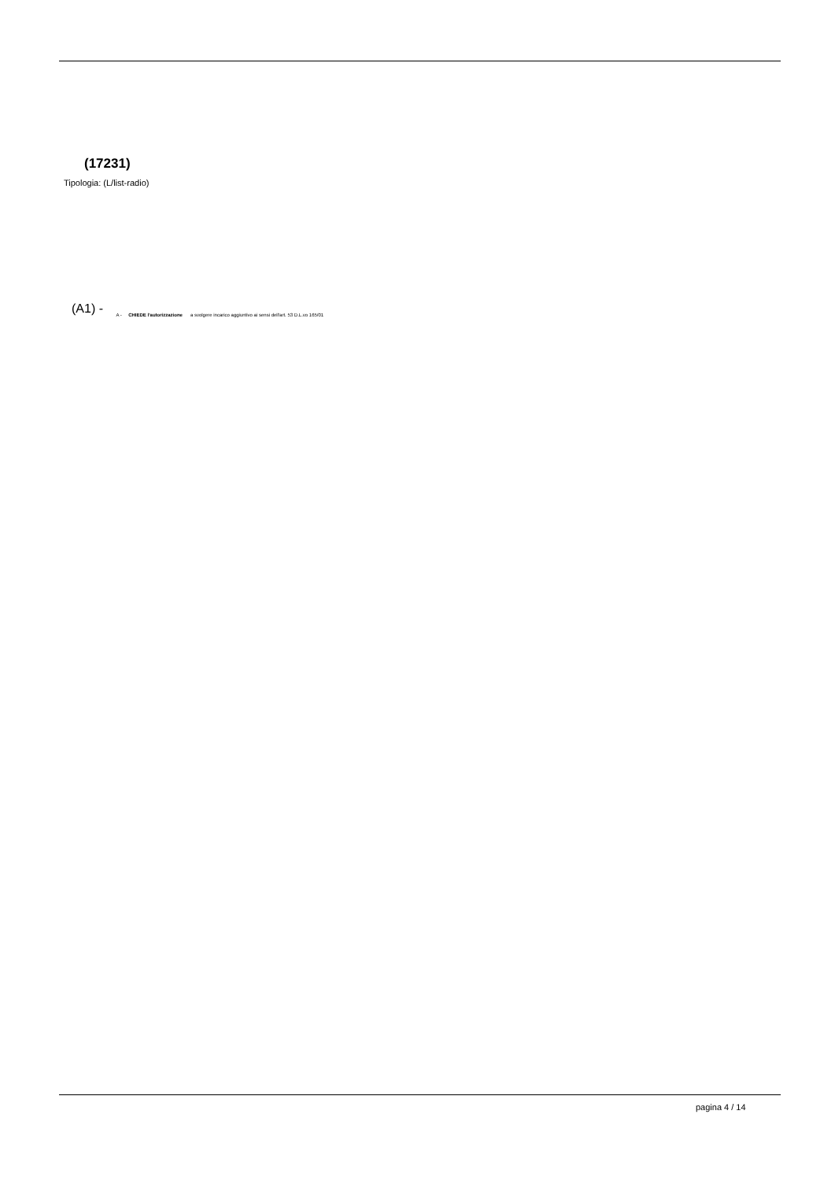(17231)
Tipologia: (L/list-radio)
(A1) - A - CHIEDE l'autorizzazione a svolgere incarico aggiuntivo ai sensi dell'art. 53 D.L.vo 165/01
pagina 4 / 14